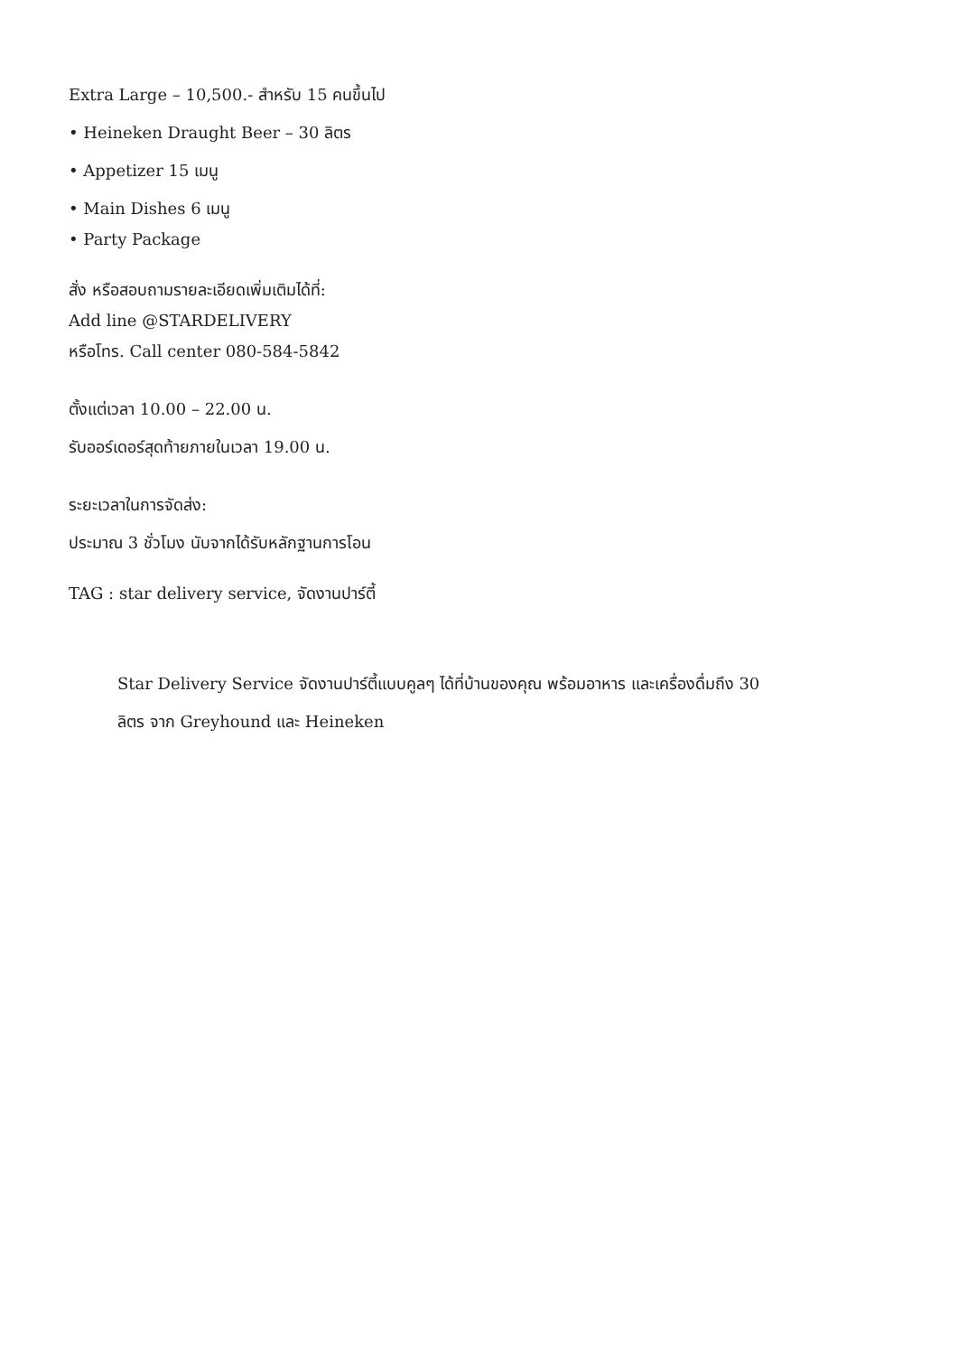Extra Large – 10,500.- สำหรับ 15 คนขึ้นไป
• Heineken Draught Beer – 30 ลิตร
• Appetizer 15 เมนู
• Main Dishes 6 เมนู
• Party Package
สั่ง หรือสอบถามรายละเอียดเพิ่มเติมได้ที่:
Add line @STARDELIVERY
หรือโทร. Call center 080-584-5842
ตั้งแต่เวลา 10.00 – 22.00 น.
รับออร์เดอร์สุดท้ายภายในเวลา 19.00 น.
ระยะเวลาในการจัดส่ง:
ประมาณ 3 ชั่วโมง นับจากได้รับหลักฐานการโอน
TAG : star delivery service, จัดงานปาร์ตี้
Star Delivery Service จัดงานปาร์ตี้แบบคูลๆ ได้ที่บ้านของคุณ พร้อมอาหาร และเครื่องดื่มถึง 30
ลิตร จาก Greyhound และ Heineken